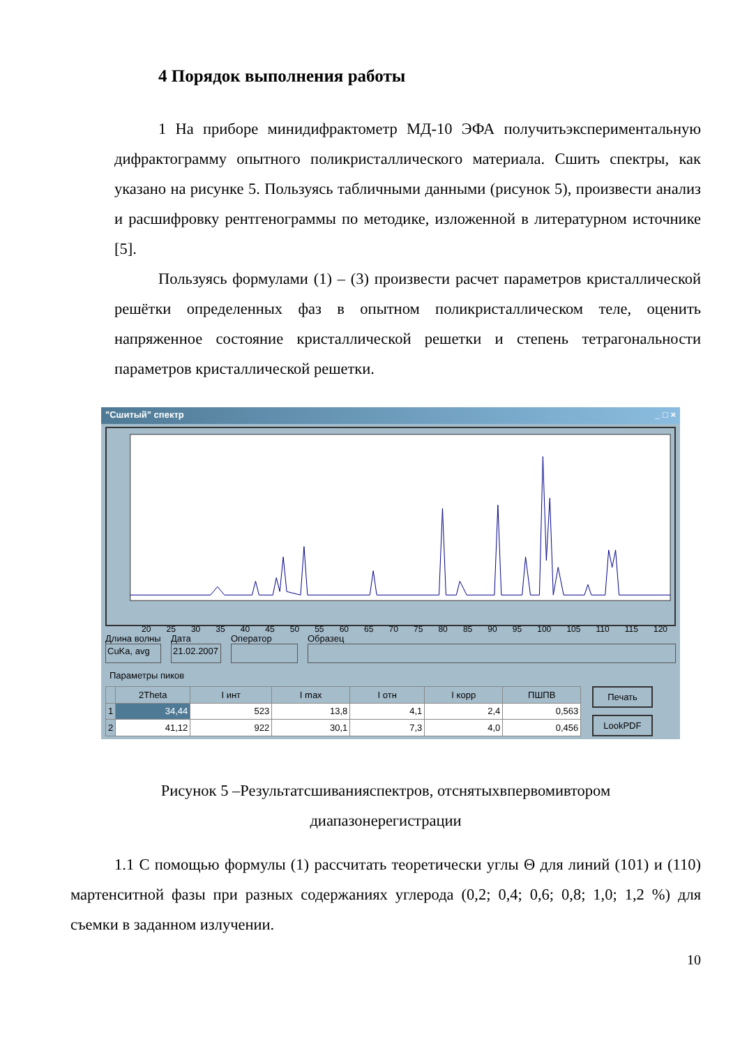4 Порядок выполнения работы
1 На приборе минидифрактометр МД-10 ЭФА получитьэкспериментальную дифрактограмму опытного поликристаллического материала. Сшить спектры, как указано на рисунке 5. Пользуясь табличными данными (рисунок 5), произвести анализ и расшифровку рентгенограммы по методике, изложенной в литературном источнике [5].
Пользуясь формулами (1) – (3) произвести расчет параметров кристаллической решётки определенных фаз в опытном поликристаллическом теле, оценить напряженное состояние кристаллической решетки и степень тетрагональности параметров кристаллической решетки.
"Сшитый" спектр _ □ ×
20 25 30 35 40 45 50 55 60 65 70 75 80 85 90 95 100 105 110 115 120
Длина волны
CuKa, avg
Дата
21.02.2007
Оператор Образец
Параметры пиков
| | 2Theta | I инт | I max | I отн | I корр | ПШПВ |
| --- | --- | --- | --- | --- | --- | --- |
| 1 | 34,44 | 523 | 13,8 | 4,1 | 2,4 | 0,563 |
| 2 | 41,12 | 922 | 30,1 | 7,3 | 4,0 | 0,456 |
Печать
LookPDF
Рисунок 5 –Результатсшиванияспектров, отснятыхвпервомивтором
диапазонерегистрации
1.1 С помощью формулы (1) рассчитать теоретически углы Θ для линий (101) и (110) мартенситной фазы при разных содержаниях углерода (0,2; 0,4; 0,6; 0,8; 1,0; 1,2 %) для съемки в заданном излучении.
10